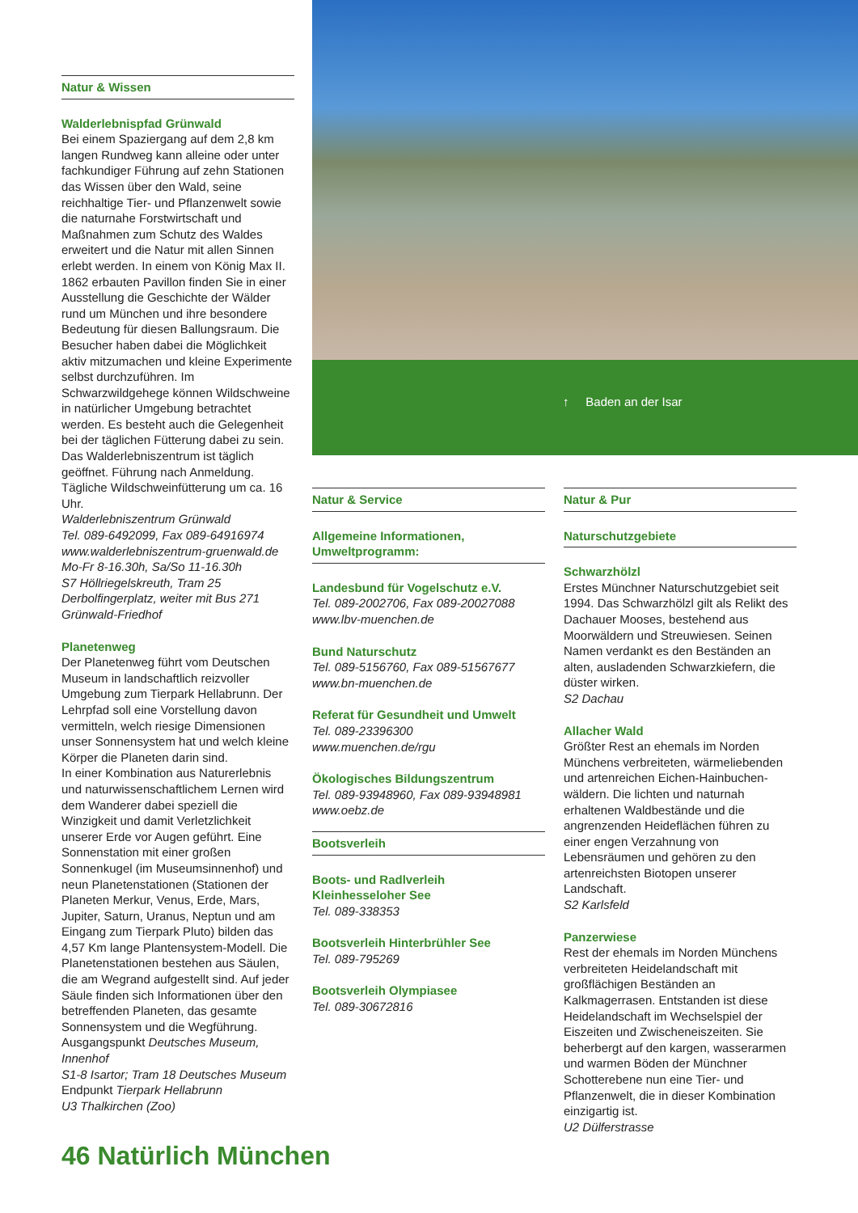Natur & Wissen
Walderlebnispfad Grünwald
Bei einem Spaziergang auf dem 2,8 km langen Rundweg kann alleine oder unter fachkundiger Führung auf zehn Stationen das Wissen über den Wald, seine reichhaltige Tier- und Pflanzenwelt sowie die naturnahe Forstwirtschaft und Maßnahmen zum Schutz des Waldes erweitert und die Natur mit allen Sinnen erlebt werden. In einem von König Max II. 1862 erbauten Pavillon finden Sie in einer Ausstellung die Geschichte der Wälder rund um München und ihre besondere Bedeutung für diesen Ballungsraum. Die Besucher haben dabei die Möglichkeit aktiv mitzumachen und kleine Experimente selbst durchzuführen. Im Schwarzwildgehege können Wildschweine in natürlicher Umgebung betrachtet werden. Es besteht auch die Gelegenheit bei der täglichen Fütterung dabei zu sein. Das Walderlebniszentrum ist täglich geöffnet. Führung nach Anmeldung. Tägliche Wildschweinfütterung um ca. 16 Uhr.
Walderlebniszentrum Grünwald
Tel. 089-6492099, Fax 089-64916974
www.walderlebniszentrum-gruenwald.de
Mo-Fr 8-16.30h, Sa/So 11-16.30h
S7 Höllriegelskreuth, Tram 25 Derbolfingerplatz, weiter mit Bus 271 Grünwald-Friedhof
Planetenweg
Der Planetenweg führt vom Deutschen Museum in landschaftlich reizvoller Umgebung zum Tierpark Hellabrunn. Der Lehrpfad soll eine Vorstellung davon vermitteln, welch riesige Dimensionen unser Sonnensystem hat und welch kleine Körper die Planeten darin sind.
In einer Kombination aus Naturerlebnis und naturwissenschaftlichem Lernen wird dem Wanderer dabei speziell die Winzigkeit und damit Verletzlichkeit unserer Erde vor Augen geführt. Eine Sonnenstation mit einer großen Sonnenkugel (im Museumsinnenhof) und neun Planetenstationen (Stationen der Planeten Merkur, Venus, Erde, Mars, Jupiter, Saturn, Uranus, Neptun und am Eingang zum Tierpark Pluto) bilden das 4,57 Km lange Plantensystem-Modell. Die Planetenstationen bestehen aus Säulen, die am Wegrand aufgestellt sind. Auf jeder Säule finden sich Informationen über den betreffenden Planeten, das gesamte Sonnensystem und die Wegführung.
Ausgangspunkt Deutsches Museum, Innenhof
S1-8 Isartor; Tram 18 Deutsches Museum
Endpunkt Tierpark Hellabrunn
U3 Thalkirchen (Zoo)
↑ Baden an der Isar
Natur & Service
Allgemeine Informationen, Umweltprogramm:
Landesbund für Vogelschutz e.V.
Tel. 089-2002706, Fax 089-20027088
www.lbv-muenchen.de
Bund Naturschutz
Tel. 089-5156760, Fax 089-51567677
www.bn-muenchen.de
Referat für Gesundheit und Umwelt
Tel. 089-23396300
www.muenchen.de/rgu
Ökologisches Bildungszentrum
Tel. 089-93948960, Fax 089-93948981
www.oebz.de
Bootsverleih
Boots- und Radlverleih
Kleinhesseloher See
Tel. 089-338353
Bootsverleih Hinterbrühler See
Tel. 089-795269
Bootsverleih Olympiasee
Tel. 089-30672816
Natur & Pur
Naturschutzgebiete
Schwarzhölzl
Erstes Münchner Naturschutzgebiet seit 1994. Das Schwarzhölzl gilt als Relikt des Dachauer Mooses, bestehend aus Moorwäldern und Streuwiesen. Seinen Namen verdankt es den Beständen an alten, ausladenden Schwarzkiefern, die düster wirken.
S2 Dachau
Allacher Wald
Größter Rest an ehemals im Norden Münchens verbreiteten, wärmeliebenden und artenreichen Eichen-Hainbuchen-
wäldern. Die lichten und naturnah erhaltenen Waldbestände und die angrenzenden Heideflächen führen zu einer engen Verzahnung von Lebensräumen und gehören zu den artenreichsten Biotopen unserer Landschaft.
S2 Karlsfeld
Panzerwiese
Rest der ehemals im Norden Münchens verbreiteten Heidelandschaft mit großflächigen Beständen an Kalkmagerrasen. Entstanden ist diese Heidelandschaft im Wechselspiel der Eiszeiten und Zwischeneiszeiten. Sie beherbergt auf den kargen, wasserarmen und warmen Böden der Münchner Schotterebene nun eine Tier- und Pflanzenwelt, die in dieser Kombination einzigartig ist.
U2 Dülferstrasse
46 Natürlich München